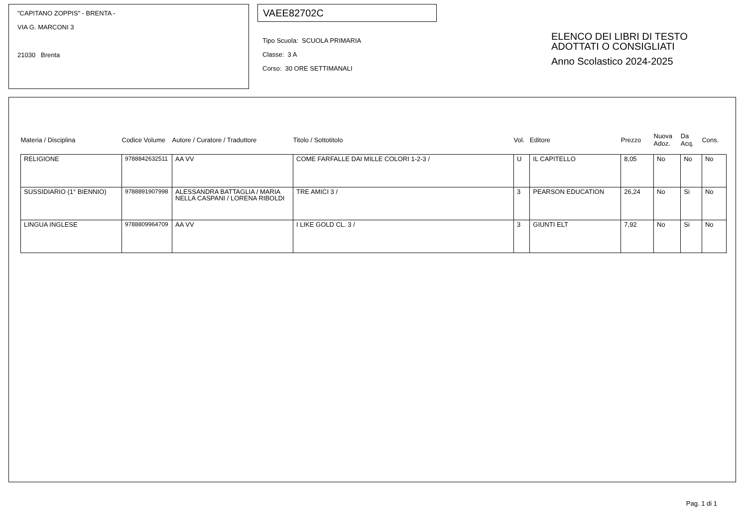"CAPITANO ZOPPIS" - BRENTA -
VIA G. MARCONI 3
21030 Brenta
VAEE82702C
Tipo Scuola: SCUOLA PRIMARIA
Classe: 3 A
Corso: 30 ORE SETTIMANALI
ELENCO DEI LIBRI DI TESTO
ADOTTATI O CONSIGLIATI
Anno Scolastico 2024-2025
| Materia / Disciplina | Codice Volume | Autore / Curatore / Traduttore | Titolo / Sottotitolo | Vol. | Editore | Prezzo | Nuova Adoz. | Da Acq. | Cons. |
| --- | --- | --- | --- | --- | --- | --- | --- | --- | --- |
| RELIGIONE | 9788842632511 | AA VV | COME FARFALLE DAI MILLE COLORI 1-2-3 / | U | IL CAPITELLO | 8,05 | No | No | No |
| SUSSIDIARIO (1° BIENNIO) | 9788891907998 | ALESSANDRA BATTAGLIA / MARIA NELLA CASPANI / LORENA RIBOLDI | TRE AMICI 3 / | 3 | PEARSON EDUCATION | 26,24 | No | Si | No |
| LINGUA INGLESE | 9788809964709 | AA VV | I LIKE GOLD CL. 3 / | 3 | GIUNTI ELT | 7,92 | No | Si | No |
Pag. 1 di 1